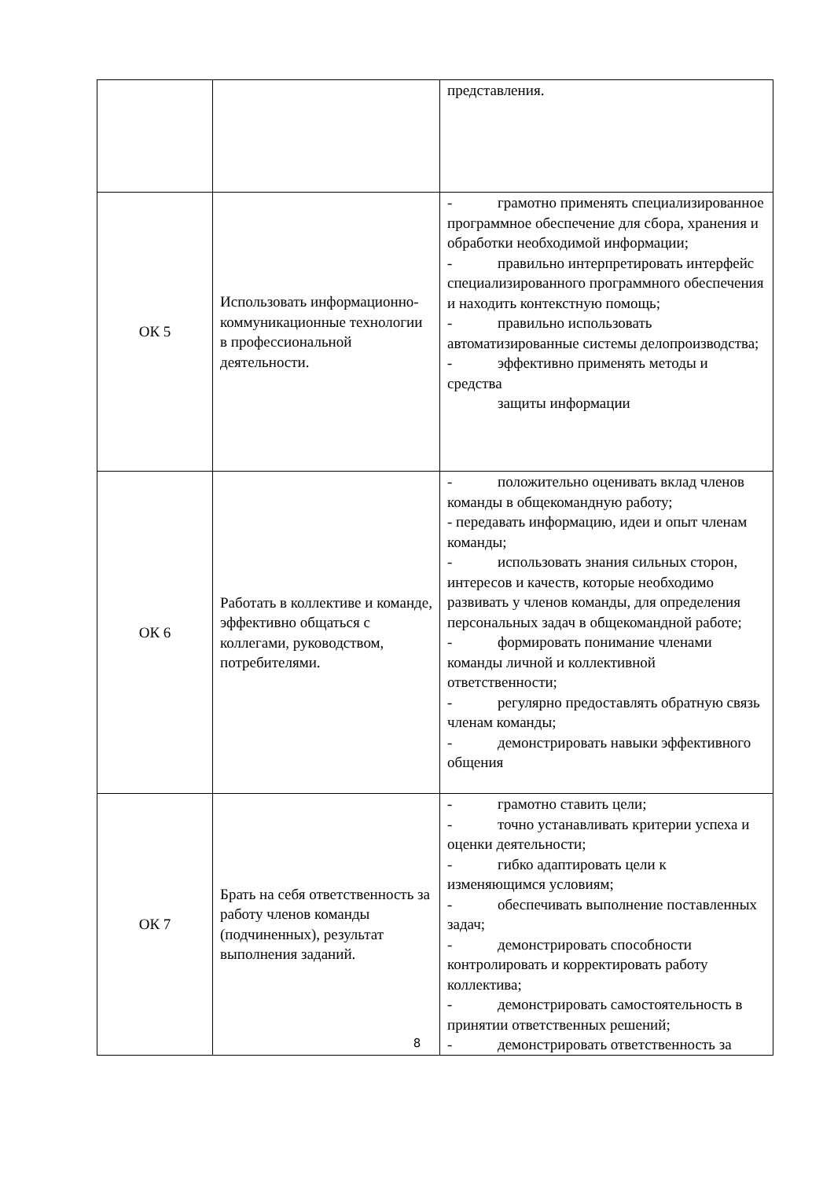| | | представления. |
| ОК 5 | Использовать информационно-коммуникационные технологии в профессиональной деятельности. | - грамотно применять специализированное программное обеспечение для сбора, хранения и обработки необходимой информации; - правильно интерпретировать интерфейс специализированного программного обеспечения и находить контекстную помощь; - правильно использовать автоматизированные системы делопроизводства; - эффективно применять методы и средства защиты информации |
| ОК 6 | Работать в коллективе и команде, эффективно общаться с коллегами, руководством, потребителями. | - положительно оценивать вклад членов команды в общекомандную работу; - передавать информацию, идеи и опыт членам команды; - использовать знания сильных сторон, интересов и качеств, которые необходимо развивать у членов команды, для определения персональных задач в общекомандной работе; - формировать понимание членами команды личной и коллективной ответственности; - регулярно предоставлять обратную связь членам команды; - демонстрировать навыки эффективного общения |
| ОК 7 | Брать на себя ответственность за работу членов команды (подчиненных), результат выполнения заданий. | - грамотно ставить цели; - точно устанавливать критерии успеха и оценки деятельности; - гибко адаптировать цели к изменяющимся условиям; - обеспечивать выполнение поставленных задач; - демонстрировать способности контролировать и корректировать работу коллектива; - демонстрировать самостоятельность в принятии ответственных решений; - демонстрировать ответственность за |
8